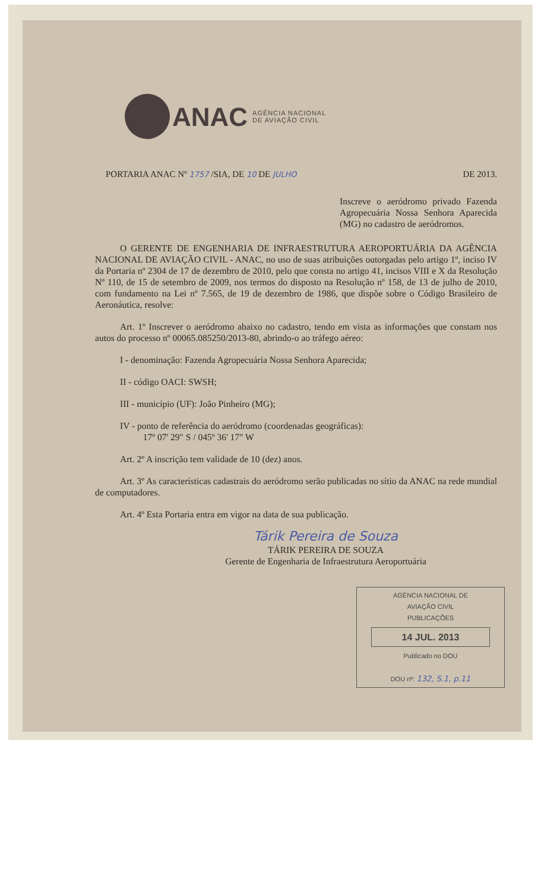ANAC AGÊNCIA NACIONAL
DE AVIAÇÃO CIVIL
PORTARIA ANAC Nº 1757 /SIA, DE 10 DE JULHO DE 2013.
Inscreve o aeródromo privado Fazenda Agropecuária Nossa Senhora Aparecida (MG) no cadastro de aeródromos.
O GERENTE DE ENGENHARIA DE INFRAESTRUTURA AEROPORTUÁRIA DA AGÊNCIA NACIONAL DE AVIAÇÃO CIVIL - ANAC, no uso de suas atribuições outorgadas pelo artigo 1º, inciso IV da Portaria nº 2304 de 17 de dezembro de 2010, pelo que consta no artigo 41, incisos VIII e X da Resolução Nº 110, de 15 de setembro de 2009, nos termos do disposto na Resolução nº 158, de 13 de julho de 2010, com fundamento na Lei nº 7.565, de 19 de dezembro de 1986, que dispõe sobre o Código Brasileiro de Aeronáutica, resolve:
Art. 1º Inscrever o aeródromo abaixo no cadastro, tendo em vista as informações que constam nos autos do processo nº 00065.085250/2013-80, abrindo-o ao tráfego aéreo:
I - denominação: Fazenda Agropecuária Nossa Senhora Aparecida;
II - código OACI: SWSH;
III - município (UF): João Pinheiro (MG);
IV - ponto de referência do aeródromo (coordenadas geográficas):
17º 07' 29" S / 045º 36' 17" W
Art. 2º A inscrição tem validade de 10 (dez) anos.
Art. 3º As características cadastrais do aeródromo serão publicadas no sítio da ANAC na rede mundial de computadores.
Art. 4º Esta Portaria entra em vigor na data de sua publicação.
Tárik Pereira de Souza
TÁRIK PEREIRA DE SOUZA
Gerente de Engenharia de Infraestrutura Aeroportuária
AGÊNCIA NACIONAL DE
AVIAÇÃO CIVIL
PUBLICAÇÕES
14 JUL. 2013
Publicado no DOU
DOU nº: 132, S.1, p.11